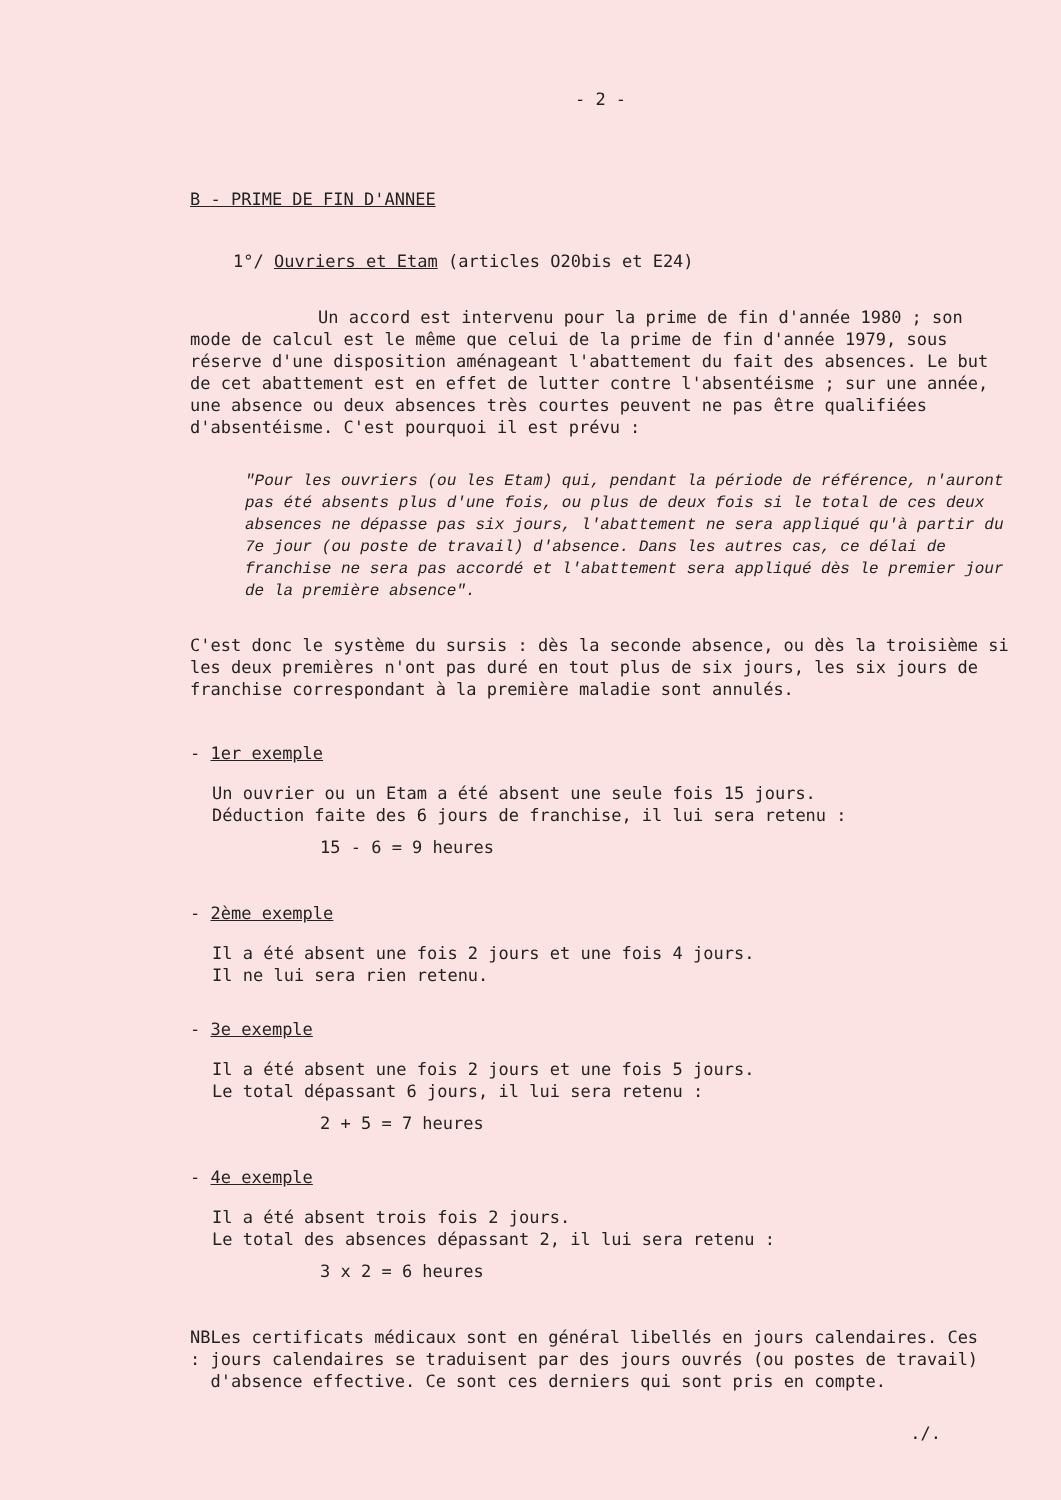- 2 -
B - PRIME DE FIN D'ANNEE
1°/ Ouvriers et Etam (articles O20bis et E24)
Un accord est intervenu pour la prime de fin d'année 1980 ; son mode de calcul est le même que celui de la prime de fin d'année 1979, sous réserve d'une disposition aménageant l'abattement du fait des absences. Le but de cet abattement est en effet de lutter contre l'absentéisme ; sur une année, une absence ou deux absences très courtes peuvent ne pas être qualifiées d'absentéisme. C'est pourquoi il est prévu :
"Pour les ouvriers (ou les Etam) qui, pendant la période de référence, n'auront pas été absents plus d'une fois, ou plus de deux fois si le total de ces deux absences ne dépasse pas six jours, l'abattement ne sera appliqué qu'à partir du 7e jour (ou poste de travail) d'absence. Dans les autres cas, ce délai de franchise ne sera pas accordé et l'abattement sera appliqué dès le premier jour de la première absence".
C'est donc le système du sursis : dès la seconde absence, ou dès la troisième si les deux premières n'ont pas duré en tout plus de six jours, les six jours de franchise correspondant à la première maladie sont annulés.
- 1er exemple
Un ouvrier ou un Etam a été absent une seule fois 15 jours.
Déduction faite des 6 jours de franchise, il lui sera retenu :
15 - 6 = 9 heures
- 2ème exemple
Il a été absent une fois 2 jours et une fois 4 jours.
Il ne lui sera rien retenu.
- 3e exemple
Il a été absent une fois 2 jours et une fois 5 jours.
Le total dépassant 6 jours, il lui sera retenu :
2 + 5 = 7 heures
- 4e exemple
Il a été absent trois fois 2 jours.
Le total des absences dépassant 2, il lui sera retenu :
3 x 2 = 6 heures
NB : Les certificats médicaux sont en général libellés en jours calendaires. Ces jours calendaires se traduisent par des jours ouvrés (ou postes de travail) d'absence effective. Ce sont ces derniers qui sont pris en compte.
./.